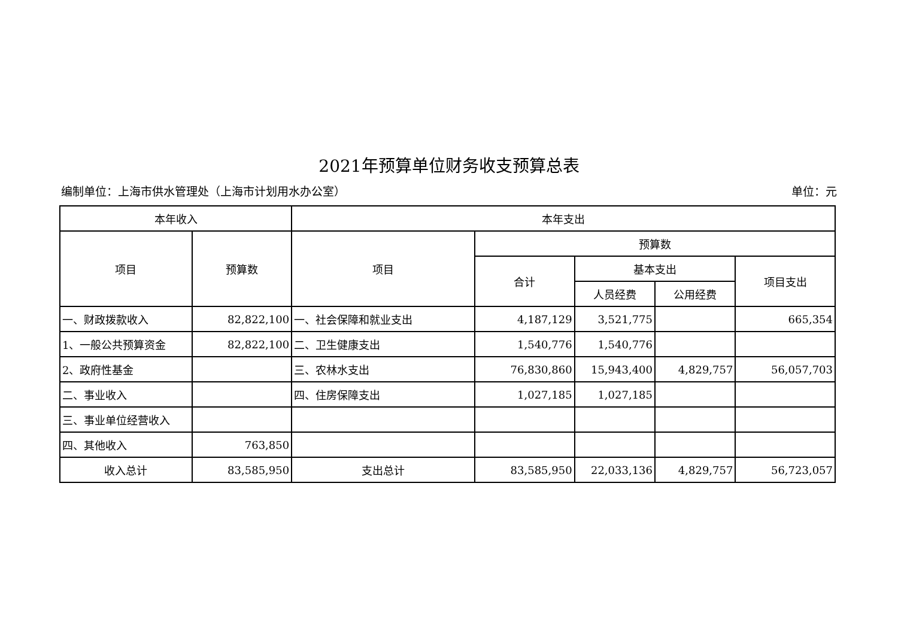2021年预算单位财务收支预算总表
编制单位：上海市供水管理处（上海市计划用水办公室） 单位：元
| 本年收入 | | 本年支出 | | | | |
| --- | --- | --- | --- | --- | --- | --- |
| 项目 | 预算数 | 项目 | 预算数 | | | |
| | | | 合计 | 基本支出 | | 项目支出 |
| | | | | 人员经费 | 公用经费 | |
| 一、财政拨款收入 | 82,822,100 | 一、社会保障和就业支出 | 4,187,129 | 3,521,775 | | 665,354 |
| 1、一般公共预算资金 | 82,822,100 | 二、卫生健康支出 | 1,540,776 | 1,540,776 | | |
| 2、政府性基金 | | 三、农林水支出 | 76,830,860 | 15,943,400 | 4,829,757 | 56,057,703 |
| 二、事业收入 | | 四、住房保障支出 | 1,027,185 | 1,027,185 | | |
| 三、事业单位经营收入 | | | | | | |
| 四、其他收入 | 763,850 | | | | | |
| 收入总计 | 83,585,950 | 支出总计 | 83,585,950 | 22,033,136 | 4,829,757 | 56,723,057 |